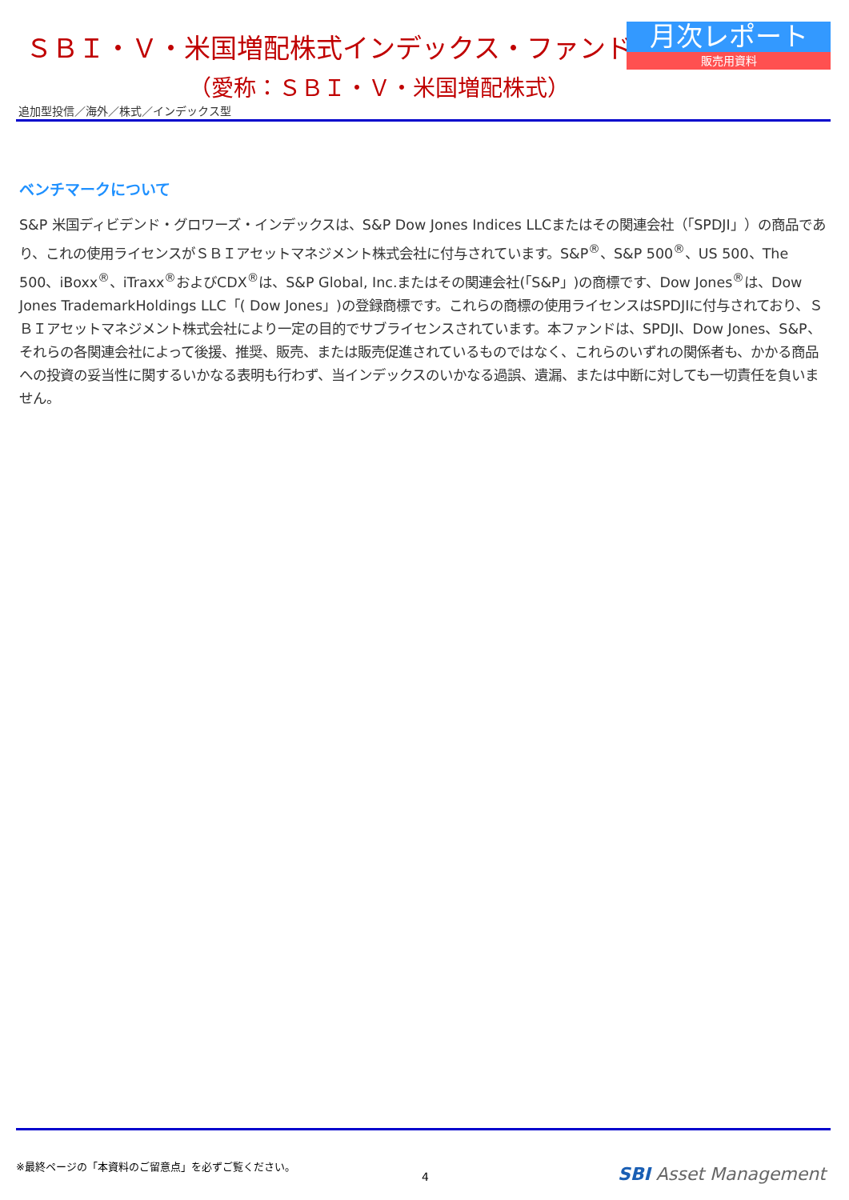ＳＢＩ・Ｖ・米国増配株式インデックス・ファンド
月次レポート
販売用資料
（愛称：ＳＢＩ・Ｖ・米国増配株式）
追加型投信／海外／株式／インデックス型
ベンチマークについて
S&P 米国ディビデンド・グロワーズ・インデックスは、S&P Dow Jones Indices LLCまたはその関連会社（「SPDJI」）の商品であり、これの使用ライセンスがＳＢＩアセットマネジメント株式会社に付与されています。S&P<sup>®</sup>、S&P 500<sup>®</sup>、US 500、The 500、iBoxx<sup>®</sup>、iTraxx<sup>®</sup>およびCDX<sup>®</sup>は、S&P Global, Inc.またはその関連会社(「S&P」)の商標です、Dow Jones<sup>®</sup>は、Dow Jones TrademarkHoldings LLC「( Dow Jones」)の登録商標です。これらの商標の使用ライセンスはSPDJIに付与されており、ＳＢＩアセットマネジメント株式会社により一定の目的でサブライセンスされています。本ファンドは、SPDJI、Dow Jones、S&P、それらの各関連会社によって後援、推奨、販売、または販売促進されているものではなく、これらのいずれの関係者も、かかる商品への投資の妥当性に関するいかなる表明も行わず、当インデックスのいかなる過誤、遺漏、または中断に対しても一切責任を負いません。
※最終ページの「本資料のご留意点」を必ずご覧ください。
4 SBI Asset Management